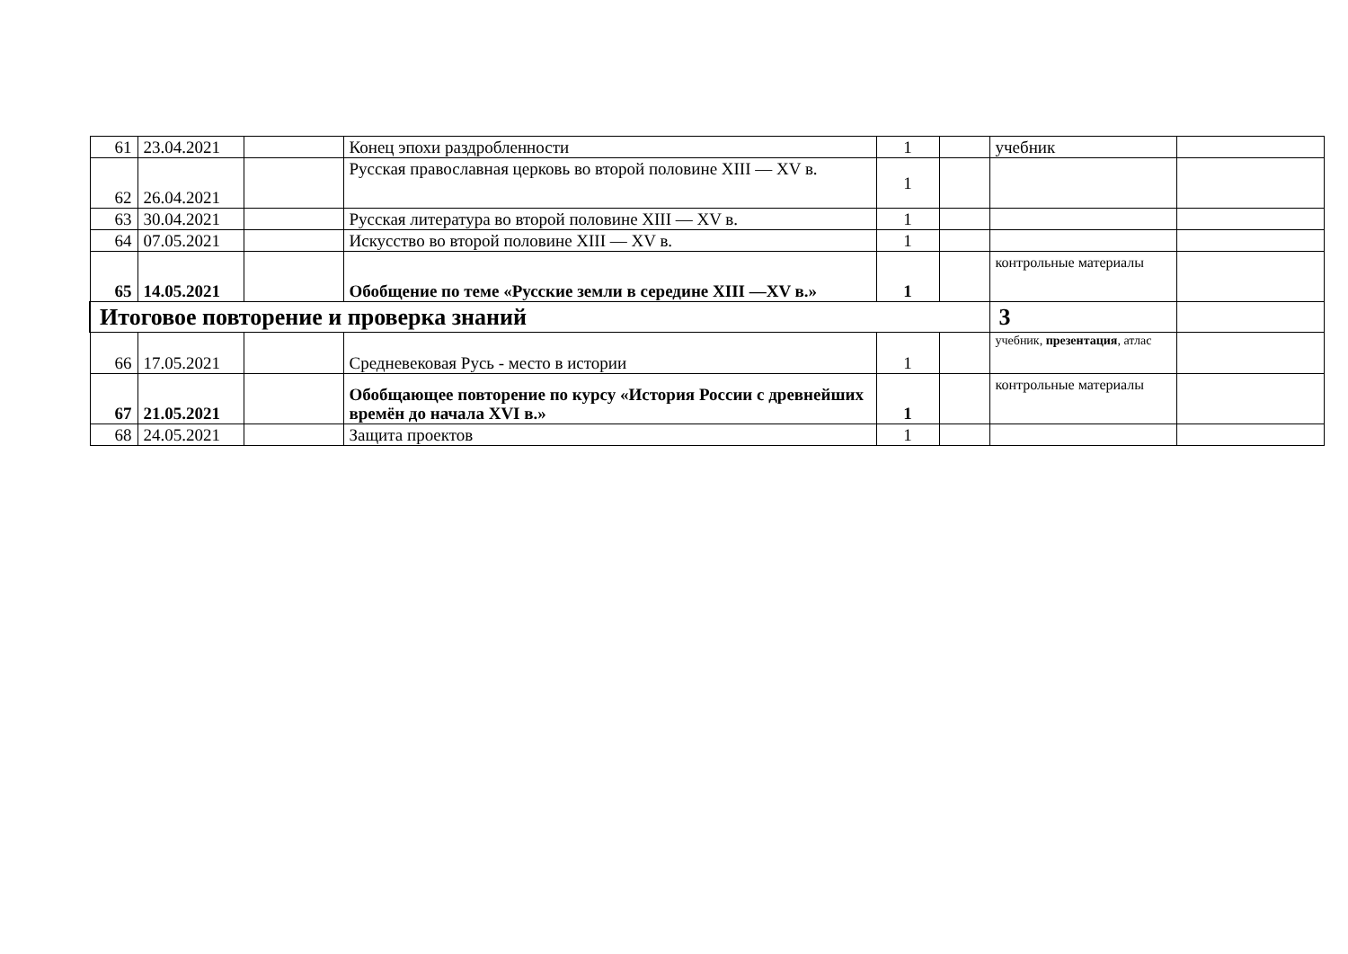| 61 | 23.04.2021 | | Конец эпохи раздробленности | 1 | | учебник | |
| 62 | 26.04.2021 | | Русская православная церковь во второй половине XIII — XV в. | 1 | | | |
| 63 | 30.04.2021 | | Русская литература во второй половине XIII — XV в. | 1 | | | |
| 64 | 07.05.2021 | | Искусство во второй половине XIII — XV в. | 1 | | | |
| 65 | 14.05.2021 | | Обобщение по теме «Русские земли в середине XIII —XV в.» | 1 | | контрольные материалы | |
| Итоговое повторение и проверка знаний | | | | | | 3 | |
| 66 | 17.05.2021 | | Средневековая Русь - место в истории | 1 | | учебник, презентация , атлас | |
| 67 | 21.05.2021 | | Обобщающее повторение по курсу «История России с древнейших времён до начала XVI в.» | 1 | | контрольные материалы | |
| 68 | 24.05.2021 | | Защита проектов | 1 | | | |